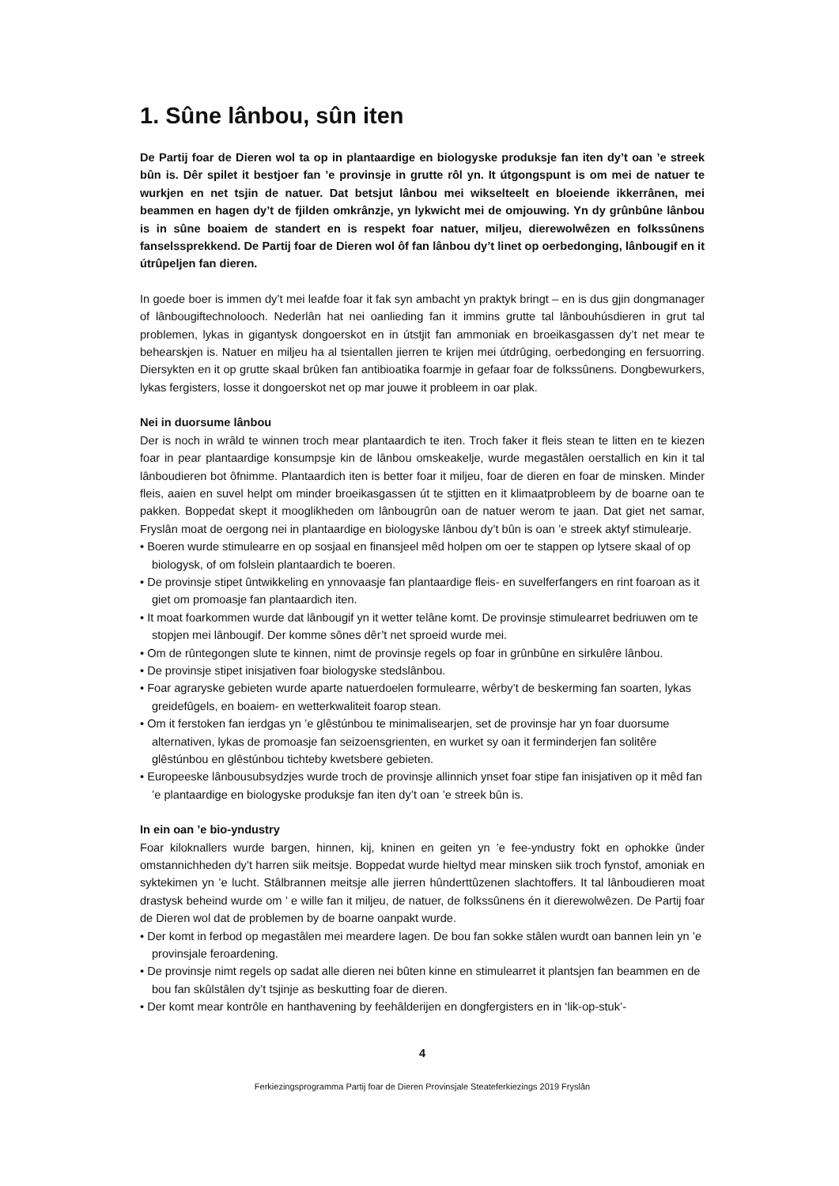1. Sûne lânbou, sûn iten
De Partij foar de Dieren wol ta op in plantaardige en biologyske produksje fan iten dy’t oan ’e streek bûn is. Dêr spilet it bestjoer fan ’e provinsje in grutte rôl yn. It útgongspunt is om mei de natuer te wurkjen en net tsjin de natuer. Dat betsjut lânbou mei wikselteelt en bloeiende ikkerrânen, mei beammen en hagen dy’t de fjilden omkrânzje, yn lykwicht mei de omjouwing. Yn dy grûnbûne lânbou is in sûne boaiem de standert en is respekt foar natuer, miljeu, dierewolwêzen en folkssûnens fanselssprekkend. De Partij foar de Dieren wol ôf fan lânbou dy’t linet op oerbedonging, lânbougif en it útrûpeljen fan dieren.
In goede boer is immen dy’t mei leafde foar it fak syn ambacht yn praktyk bringt – en is dus gjin dongmanager of lânbougiftechnolooch. Nederlân hat nei oanlieding fan it immins grutte tal lânbouhúsdieren in grut tal problemen, lykas in gigantysk dongoerskot en in útstjit fan ammoniak en broeikasgassen dy’t net mear te behearskjen is. Natuer en miljeu ha al tsientallen jierren te krijen mei útdrûging, oerbedonging en fersuorring. Diersykten en it op grutte skaal brûken fan antibioatika foarmje in gefaar foar de folkssûnens. Dongbewurkers, lykas fergisters, losse it dongoerskot net op mar jouwe it probleem in oar plak.
Nei in duorsume lânbou
Der is noch in wrâld te winnen troch mear plantaardich te iten. Troch faker it fleis stean te litten en te kiezen foar in pear plantaardige konsumpsje kin de lânbou omskeakelje, wurde megastâlen oerstallich en kin it tal lânboudieren bot ôfnimme. Plantaardich iten is better foar it miljeu, foar de dieren en foar de minsken. Minder fleis, aaien en suvel helpt om minder broeikasgassen út te stjitten en it klimaatprobleem by de boarne oan te pakken. Boppedat skept it mooglikheden om lânbougrûn oan de natuer werom te jaan. Dat giet net samar, Fryslân moat de oergong nei in plantaardige en biologyske lânbou dy’t bûn is oan ’e streek aktyf stimulearje.
• Boeren wurde stimulearre en op sosjaal en finansjeel mêd holpen om oer te stappen op lytsere skaal of op biologysk, of om folslein plantaardich te boeren.
• De provinsje stipet ûntwikkeling en ynnovaasje fan plantaardige fleis- en suvelferfangers en rint foaroan as it giet om promoasje fan plantaardich iten.
• It moat foarkommen wurde dat lânbougif yn it wetter telâne komt. De provinsje stimulearret bedriuwen om te stopjen mei lânbougif. Der komme sônes dêr’t net sproeid wurde mei.
• Om de rûntegongen slute te kinnen, nimt de provinsje regels op foar in grûnbûne en sirkulêre lânbou.
• De provinsje stipet inisjativen foar biologyske stedslânbou.
• Foar agraryske gebieten wurde aparte natuerdoelen formulearre, wêrby’t de beskerming fan soarten, lykas greidefûgels, en boaiem- en wetterkwaliteit foarop stean.
• Om it ferstoken fan ierdgas yn ’e glêstúnbou te minimalisearjen, set de provinsje har yn foar duorsume alternativen, lykas de promoasje fan seizoensgrienten, en wurket sy oan it ferminderjen fan solitêre glêstúnbou en glêstúnbou tichteby kwetsbere gebieten.
• Europeeske lânbousubsydzjes wurde troch de provinsje allinnich ynset foar stipe fan inisjativen op it mêd fan ’e plantaardige en biologyske produksje fan iten dy’t oan ’e streek bûn is.
In ein oan ’e bio-yndustry
Foar kiloknallers wurde bargen, hinnen, kij, kninen en geiten yn ’e fee-yndustry fokt en ophokke ûnder omstannichheden dy’t harren siik meitsje. Boppedat wurde hieltyd mear minsken siik troch fynstof, amoniak en syktekimen yn ’e lucht. Stâlbrannen meitsje alle jierren hûnderttûzenen slachtoffers. It tal lânboudieren moat drastysk beheind wurde om ’ e wille fan it miljeu, de natuer, de folkssûnens én it dierewolwêzen. De Partij foar de Dieren wol dat de problemen by de boarne oanpakt wurde.
• Der komt in ferbod op megastâlen mei meardere lagen. De bou fan sokke stâlen wurdt oan bannen lein yn ’e provinsjale feroardening.
• De provinsje nimt regels op sadat alle dieren nei bûten kinne en stimulearret it plantsjen fan beammen en de bou fan skûlstâlen dy’t tsjinje as beskutting foar de dieren.
• Der komt mear kontrôle en hanthavening by feehâlderijen en dongfergisters en in ‘lik-op-stuk’-
4
Ferkiezingsprogramma Partij foar de Dieren Provinsjale Steateferkiezings 2019 Fryslân